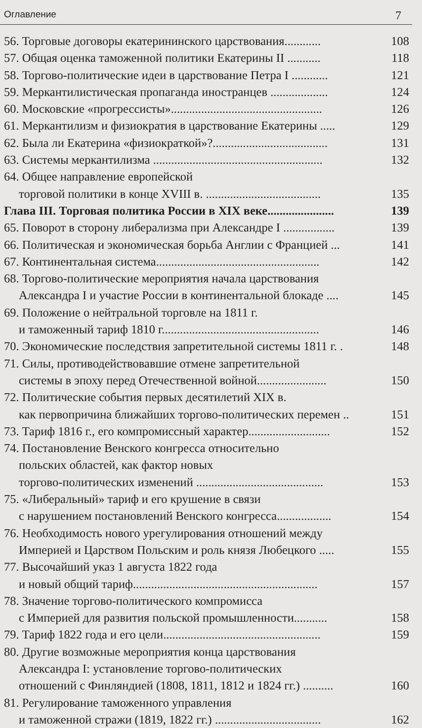Оглавление 7
56. Торговые договоры екатерининского царствования............ 108
57. Общая оценка таможенной политики Екатерины II ........... 118
58. Торгово-политические идеи в царствование Петра I ............ 121
59. Меркантилистическая пропаганда иностранцев ................... 124
60. Московские «прогрессисты».................................................. 126
61. Меркантилизм и физиократия в царствование Екатерины ..... 129
62. Была ли Екатерина «физиократкой»?...................................... 131
63. Системы меркантилизма ........................................................ 132
64. Общее направление европейской
торговой политики в конце XVIII в. ...................................... 135
Глава III. Торговая политика России в XIX веке...................... 139
65. Поворот в сторону либерализма при Александре I ................. 139
66. Политическая и экономическая борьба Англии с Францией ... 141
67. Континентальная система...................................................... 142
68. Торгово-политические мероприятия начала царствования
Александра I и участие России в континентальной блокаде .... 145
69. Положение о нейтральной торговле на 1811 г.
и таможенный тариф 1810 г.................................................... 146
70. Экономические последствия запретительной системы 1811 г. . 148
71. Силы, противодействовавшие отмене запретительной
системы в эпоху перед Отечественной войной....................... 150
72. Политические события первых десятилетий XIX в.
как первопричина ближайших торгово-политических перемен .. 151
73. Тариф 1816 г., его компромиссный характер........................... 152
74. Постановление Венского конгресса относительно
польских областей, как фактор новых
торгово-политических изменений .......................................... 153
75. «Либеральный» тариф и его крушение в связи
с нарушением постановлений Венского конгресса.................. 154
76. Необходимость нового урегулирования отношений между
Империей и Царством Польским и роль князя Любецкого ..... 155
77. Высочайший указ 1 августа 1822 года
и новый общий тариф............................................................. 157
78. Значение торгово-политического компромисса
с Империей для развития польской промышленности........... 158
79. Тариф 1822 года и его цели.................................................... 159
80. Другие возможные мероприятия конца царствования
Александра I: установление торгово-политических
отношений с Финляндией (1808, 1811, 1812 и 1824 гг.) .......... 160
81. Регулирование таможенного управления
и таможенной стражи (1819, 1822 гг.) ................................... 162